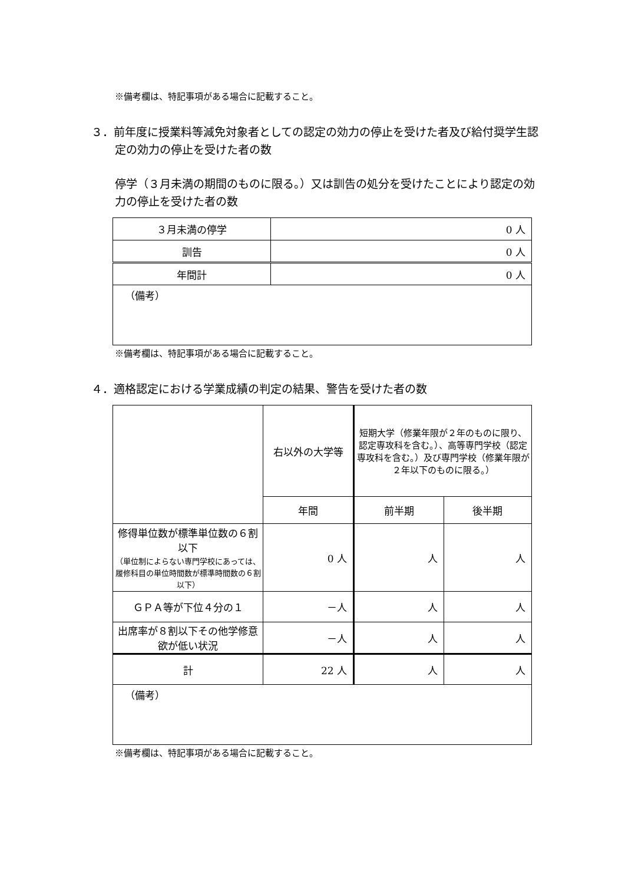※備考欄は、特記事項がある場合に記載すること。
３．前年度に授業料等減免対象者としての認定の効力の停止を受けた者及び給付奨学生認定の効力の停止を受けた者の数
停学（３月未満の期間のものに限る。）又は訓告の処分を受けたことにより認定の効力の停止を受けた者の数
| ３月未満の停学 | 0 人 |
| 訓告 | 0 人 |
| 年間計 | 0 人 |
| （備考） | |
※備考欄は、特記事項がある場合に記載すること。
４．適格認定における学業成績の判定の結果、警告を受けた者の数
| | 右以外の大学等 | 短期大学（修業年限が２年のものに限り、認定専攻科を含む。）、高等専門学校（認定専攻科を含む。）及び専門学校（修業年限が２年以下のものに限る。） | |
| | 年間 | 前半期 | 後半期 |
| 修得単位数が標準単位数の６割以下 （単位制によらない専門学校にあっては、履修科目の単位時間数が標準時間数の６割以下） | 0 人 | 人 | 人 |
| ＧＰＡ等が下位４分の１ | －人 | 人 | 人 |
| 出席率が８割以下その他学修意欲が低い状況 | －人 | 人 | 人 |
| 計 | 22 人 | 人 | 人 |
| （備考） | | | |
※備考欄は、特記事項がある場合に記載すること。